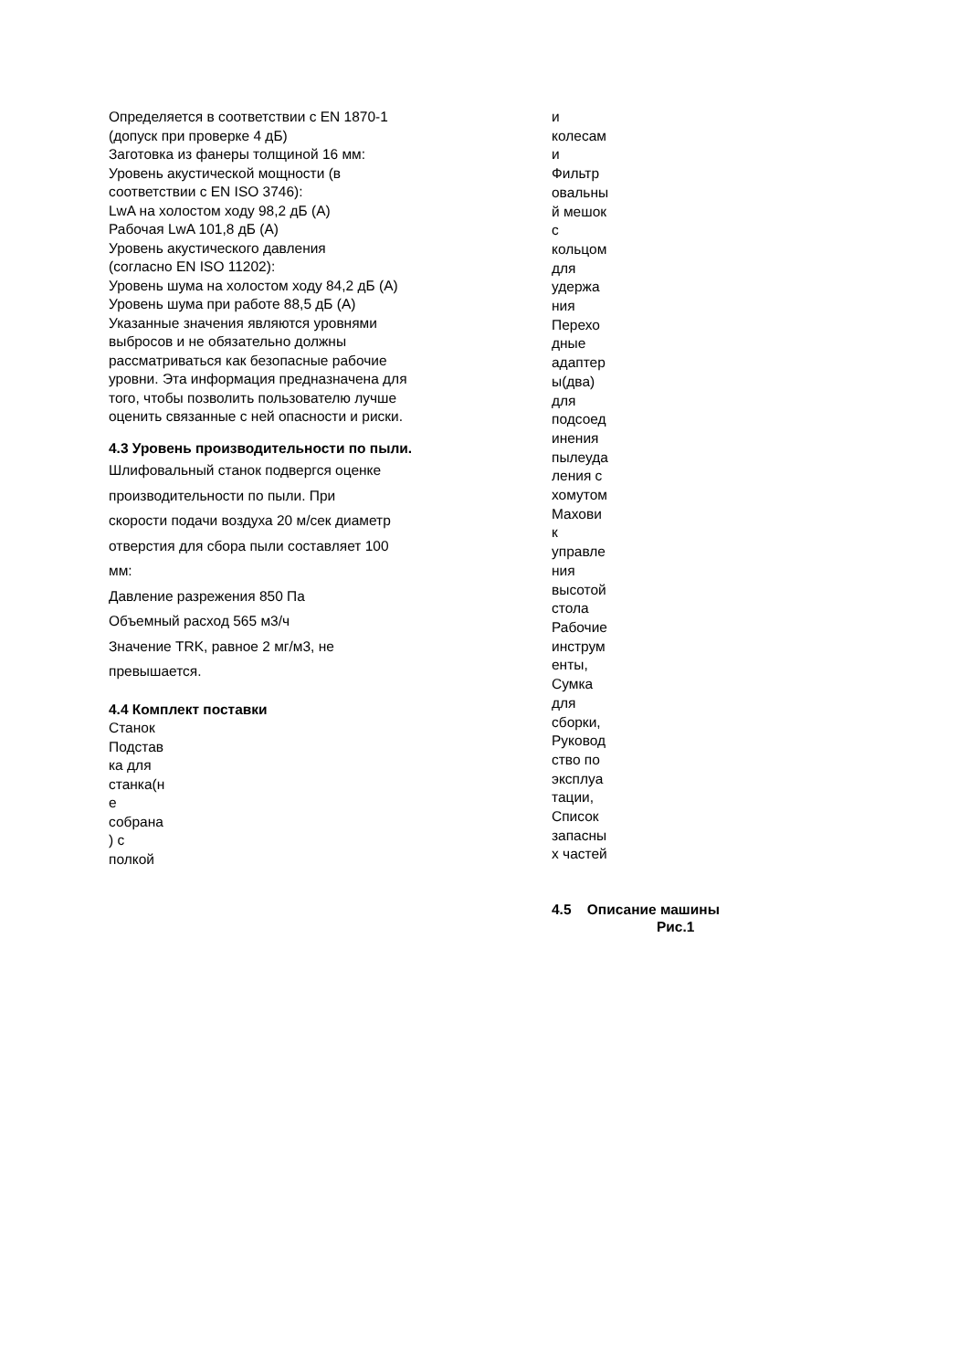Определяется в соответствии с EN 1870-1
(допуск при проверке 4 дБ)
Заготовка из фанеры толщиной 16 мм:
Уровень акустической мощности (в соответствии с EN ISO 3746):
LwA на холостом ходу 98,2 дБ (A)
Рабочая LwA 101,8 дБ (A)
Уровень акустического давления
(согласно EN ISO 11202):
Уровень шума на холостом ходу 84,2 дБ (A)
Уровень шума при работе 88,5 дБ (A)
Указанные значения являются уровнями выбросов и не обязательно должны рассматриваться как безопасные рабочие уровни. Эта информация предназначена для того, чтобы позволить пользователю лучше оценить связанные с ней опасности и риски.
4.3 Уровень производительности по пыли.
Шлифовальный станок подвергся оценке
производительности по пыли. При
скорости подачи воздуха 20 м/сек диаметр
отверстия для сбора пыли составляет 100
мм:
Давление разрежения 850 Па
Объемный расход 565 м3/ч
Значение TRK, равное 2 мг/м3, не
превышается.
4.4 Комплект поставки
Станок
Подстав
ка для
станка(н
е
собрана
) с
полкой
и
колесам
и
Фильтр
овальны
й мешок
с
кольцом
для
удержа
ния
Перехо
дные
адаптер
ы(два)
для
подсоед
инения
пылеуда
ления с
хомутом
Махови
к
управле
ния
высотой
стола
Рабочие
инструм
енты,
Сумка
для
сборки,
Руковод
ство по
эксплуа
тации,
Список
запасны
х частей
4.5 Описание машины
Рис.1